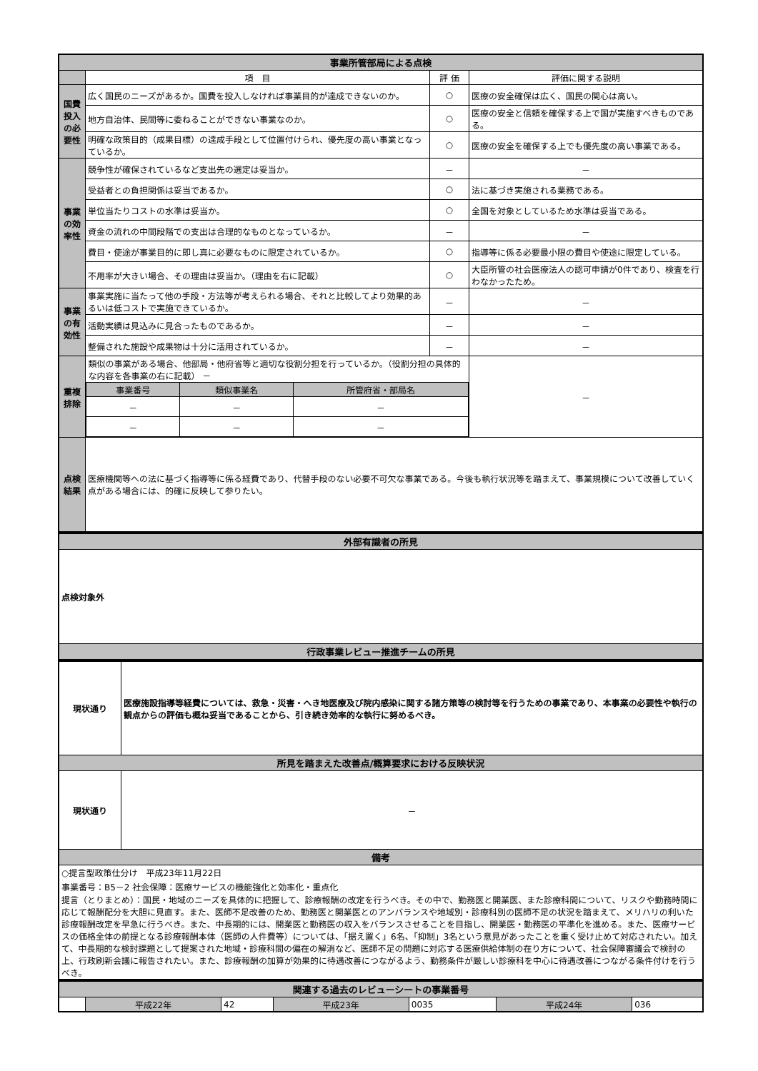| 事業所管部局による点検 | | | |
| | 項 目 | 評 価 | 評価に関する説明 |
| 国費投入の必要性 | 広く国民のニーズがあるか。国費を投入しなければ事業目的が達成できないのか。 | ○ | 医療の安全確保は広く、国民の関心は高い。 |
| | 地方自治体、民間等に委ねることができない事業なのか。 | ○ | 医療の安全と信頼を確保する上で国が実施すべきものである。 |
| | 明確な政策目的（成果目標）の達成手段として位置付けられ、優先度の高い事業となっているか。 | ○ | 医療の安全を確保する上でも優先度の高い事業である。 |
| 事業の効率性 | 競争性が確保されているなど支出先の選定は妥当か。 | － | － |
| | 受益者との負担関係は妥当であるか。 | ○ | 法に基づき実施される業務である。 |
| | 単位当たりコストの水準は妥当か。 | ○ | 全国を対象としているため水準は妥当である。 |
| | 資金の流れの中間段階での支出は合理的なものとなっているか。 | － | － |
| | 費目・使途が事業目的に即し真に必要なものに限定されているか。 | ○ | 指導等に係る必要最小限の費目や使途に限定している。 |
| | 不用率が大きい場合、その理由は妥当か。（理由を右に記載） | ○ | 大臣所管の社会医療法人の認可申請が0件であり、検査を行わなかったため。 |
| 事業の有効性 | 事業実施に当たって他の手段・方法等が考えられる場合、それと比較してより効果的あるいは低コストで実施できているか。 | － | － |
| | 活動実績は見込みに見合ったものであるか。 | － | － |
| | 整備された施設や成果物は十分に活用されているか。 | － | － |
| 重複排除 | / 類似の事業がある場合、他部局・他府省等と適切な役割分担を行っているか。（役割分担の具体的な内容を各事業の右に記載） － / / / / 事業番号 / 類似事業名 / 所管府省・部局名 / / － / － / － / / － / － / － / | | － |
| 点検結果 | 医療機関等への法に基づく指導等に係る経費であり、代替手段のない必要不可欠な事業である。今後も執行状況等を踏まえて、事業規模について改善していく点がある場合には、的確に反映して参りたい。 | | |
| 外部有識者の所見 |
| 点検対象外 |
| 行政事業レビュー推進チームの所見 |
| 現状通り | 医療施設指導等経費については、救急・災害・へき地医療及び院内感染に関する諸方策等の検討等を行うための事業であり、本事業の必要性や執行の観点からの評価も概ね妥当であることから、引き続き効率的な執行に努めるべき。 |
| 所見を踏まえた改善点/概算要求における反映状況 | |
| 現状通り | － |
| 備考 | |
| ○提言型政策仕分け 平成23年11月22日 事業番号：B5－2 社会保障：医療サービスの機能強化と効率化・重点化 提言（とりまとめ）：国民・地域のニーズを具体的に把握して、診療報酬の改定を行うべき。その中で、勤務医と開業医、また診療科間について、リスクや勤務時間に応じて報酬配分を大胆に見直す。また、医師不足改善のため、勤務医と開業医とのアンバランスや地域別・診療科別の医師不足の状況を踏まえて、メリハリの利いた診療報酬改定を早急に行うべき。また、中長期的には、開業医と勤務医の収入をバランスさせることを目指し、開業医・勤務医の平準化を進める。また、医療サービスの価格全体の前提となる診療報酬本体（医師の人件費等）については、「据え置く」6名、「抑制」3名という意見があったことを重く受け止めて対応されたい。加えて、中長期的な検討課題として提案された地域・診療科間の偏在の解消など、医師不足の問題に対応する医療供給体制の在り方について、社会保障審議会で検討の上、行政刷新会議に報告されたい。また、診療報酬の加算が効果的に待遇改善につながるよう、勤務条件が厳しい診療科を中心に待遇改善につながる条件付けを行うべき。 | |
| 関連する過去のレビューシートの事業番号 | | | | | | |
| | 平成22年 | 42 | 平成23年 | 0035 | 平成24年 | 036 |